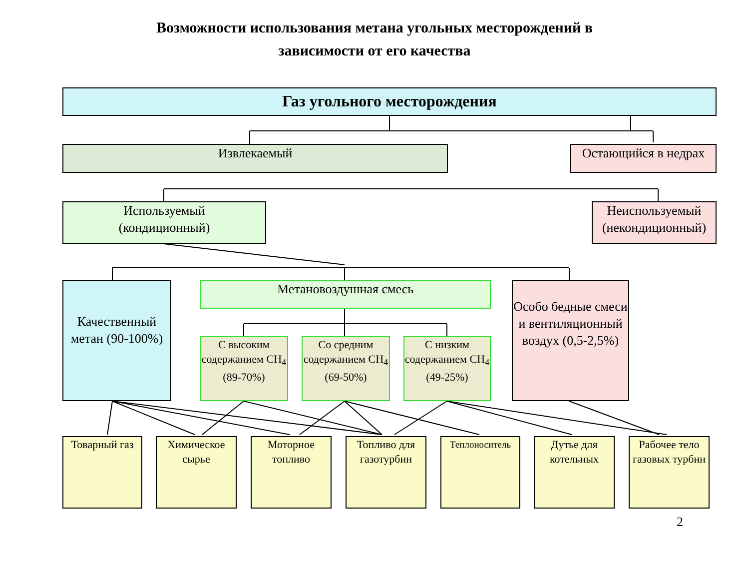Возможности использования метана угольных месторождений в
зависимости от его качества
Газ угольного месторождения
Извлекаемый
Остающийся в недрах
Используемый
(кондиционный)
Неиспользуемый
(некондиционный)
Качественный метан (90-100%)
Метановоздушная смесь
Особо бедные смеси и вентиляционный воздух (0,5-2,5%)
С высоким содержанием CH<sub>4</sub> (89-70%)
Со средним содержанием CH<sub>4</sub> (69-50%)
С низким содержанием CH<sub>4</sub> (49-25%)
Товарный газ
Химическое сырье
Моторное топливо
Топливо для газотурбин
Теплоноситель
Дутье для котельных
Рабочее тело газовых турбин
2